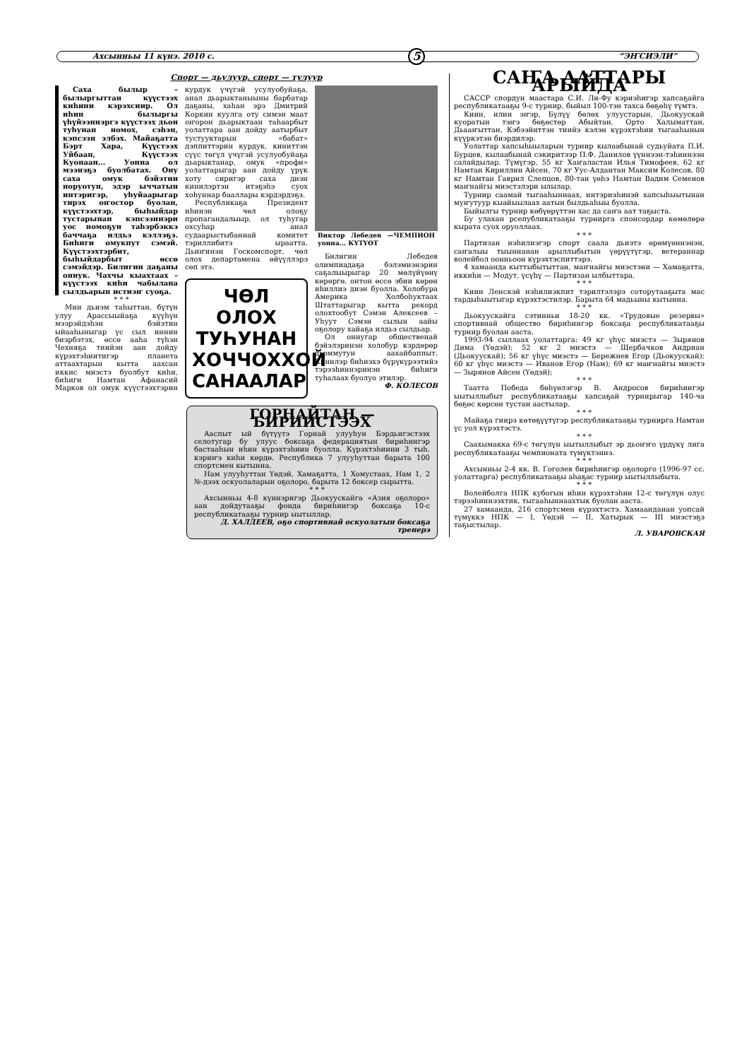Ахсынньы 11 күнэ. 2010 с. 5 “ЭҤСИЭЛИ”
Спорт — дьулуур, спорт — тулуур
Саха былыр – былыргыттан күүстээх киһини кэрэхсиир. Ол иһин былыргы үһүйээннэргэ күүстээх дьон туһунан номох, сэһэн, кэпсээн элбэх. Майаҕатта Бэрт Хара, Күүстээх Уйбаан, Күүстээх Куонаан... Уонна ол мээнэҕэ буолбатах. Ону саха омук бэйэтин норуотун, эдэр ыччатын интэригэр, уһуйаарыгар тирэх оҥостор буолан, күүстээхтэр, быһыйдар тустарынан кэпсээннэри уос номоҕун таһэрбэккэ баччаҕа илдьэ кэллэҕэ. Биһиги омукпут сэмэй. Күүстээхтэрбит, быһыйдарбыт өссө сэмэйдэр. Билигин даҕаны оннук. Чахчы кыахтаах – күүстээх киһи чабылана сылдьарын истиэҥ суоҕа.
* * *
Мин дьиэм таһыттан, бүтүн улуу Арассыыйаҕа күүһүн мээрэйдэһэн бэйэтин ыйааһыныгар үс сыл иннин биэрбэтэх, өссө ааһа түһэн Чехияҕа тиийэн аан дойду күрэхтэһиитигэр планета аттаахтарын кытта аахсан иккис миэстэ буолбут киһи, биһиги Намтан Афанасий Марков ол омук күүстээхтэрин курдук үчүгэй усулуобуйаҕа, анал дьарыктаныыны барбатар даҕаны, хаһан эрэ Дмитрий Коркин куулга оту симэн маат оҥорон дьарыктаан таһаарбыт уолаттара аан дойду аатырбыт тустууктарын «бабат» дэппиттэрин курдук, киниттэн сүүс төгүл үчүгэй усулуобуйаҕа дьарыктанар, омук «профи» уолаттарыгар аан дойду үрүк хоту сиригэр саха диэн кинилэртэн итэҕэһэ суох хоһуннар бааллары кэрдэрдэҕэ.
Республикаҕа Президент иһинэн чөл олоҕу пропагандалыыр, ол туһугар охсуһар анал судаарыстыбаннай комитет тэриллибитэ ыраатта. Дьиҥинэн Госкомспорт, чөл олох департамена өйүүллэрэ сөп этэ.
ЧӨЛ ОЛОХ ТУҺУНАН ХОЧЧОХХОЙ САНААЛАР
Виктор Лебедев —ЧЕМПИОН уонна... КҮТҮӨТ
Билигин Лебедев олимпиадаҕа бэлэмнэнэрин саҕалыырыгар 20 мөлүйүөнү көрөргө, онтон өссө эбии көрөн иһиллиэ диэн буолла. Холобура Америка Холбоһуктаах Штаттарыгар кытта рекорд олохтообут Сэмэн Алексеев – Уһуут Сэмэн сылын аайы оҕолору хайаҕа илдьэ сылдьар.
Ол оннугар общественай бэйэлэринэн холобур кэрдөрөр дьоммутун аахайбаппыт. Кинилэр биһиэхэ бүрүкүрээтийэ тэрээһиннэринэн биһиги туһалаах буолуо этилэр.
Ф. КОЛЕСОВ
ГОРНАЙТАН — БИРИИСТЭЭХ
Ааспыт ый бүтүүтэ Горнай улууһун Бэрдьигэстээх селотугар бу улуус боксаҕа федерациятын бириһиигэр бастааһын иһин күрэхтэһиин буолла. Күрэхтэһиини 3 тыһ. кэриҥэ киһи көрдө. Республика 7 улууһуттан барыта 100 спортсмен кытынна.
Нам улууһуттан Үөдэй, Хамаҕатта, 1 Хомустаах, Нам 1, 2 №-дээх оскуолаларын оҕолоро, барыта 12 боксер сырытта.
* * *
Ахсынньы 4-8 күннэригэр Дьокуускайга «Азия оҕолоро» аан дойдутааҕы фонда бириһиигэр боксаҕа 10-с республикатааҕы турнир ыытыллар.
Д. ХАЛДЕЕВ, оҕо спортивнай оскуолатын боксаҕа тренерэ
САҤА ААТТАРЫ АРЫЙДА
САССР спордун маастара С.И. Ли-Фу кэриэһигэр хапсаҕайга республикатааҕы 9-с турнир, быйыл 100-тэн тахса бөҕөһү түмтэ.
Киин, илин эҥэр, Бүлүү бөлөх улуустарын, Дьокуускай куоратын тэҥэ бөҕөстөр Абыйтан, Орто Халыматтан, Дьааҥыттан, Кэбээйиттэн тиийэ кэлэн күрэхтэһии тыгааһынын күүркэтэн биэрдилэр.
Уолаттар хапсыһыыларын турнир кылаабынай судьуйата П.И. Бурцев, кылаабынай сэкиритээр П.Ф. Данилов үүннээн-тэһиннээн салайдылар. Түмүгэр, 55 кг Хаҥаластан Илья Тимофеев, 62 кг Намтан Кириллин Айсен, 70 кг Уус-Алдантан Максим Колесов, 80 кг Намтан Гаврил Слепцов, 80-тан үөһэ Намтан Вадим Семенов маҥнайгы миэстэлэри ылылар.
Турнир саамай тыгааһыннаах, интэриэһинэй хапсыһыытынан муҥутуур кыайыылаах аатын былдьаһыы буолла.
Быйылгы турнир көбүөрүттэн хас да саҥа аат таҕыста.
Бу улахан рсепубликатааҕы турнирга спонсордар көмөлөрө кырата суох оруоллаах.
* * *
Партизан нэһилиэгэр спорт саала дьиэтэ өрөмүөннэнэн, саҥалыы тыыннанан арыллыбытын үөрүүтүгэр, ветераннар волейбол оонньоон күрэхтэспиттэрэ.
4 хамаанда кыттыбытыттан, маҥнайгы миэстэни — Хамаҕатта, иккиһи — Модут, үсүһү — Партизан ылбыттара.
* * *
Киин Ленскэй нэһилиэкпит тэрилтэлэрэ соторутааҕыта мас тардыһыытыгар күрэхтэстилэр. Барыта 64 мадьыны кытынна.
* * *
Дьокуускайга сэтинньи 18-20 кк. «Трудовые резервы» спортивнай общество бириһиигэр боксаҕа республикатааҕы турнир буолан ааста.
1993-94 сыллаах уолаттарга: 49 кг үһүс миэстэ — Зырянов Дима (Үөдэй); 52 кг 2 миэстэ — Щербачков Андриан (Дьокуускай); 56 кг үһүс миэстэ — Бережнев Егор (Дьокуускай); 60 кг үһүс миэстэ — Иванов Егор (Нам); 69 кг маҥнайгы миэстэ — Зырянов Айсен (Үөдэй);
* * *
Таатта Победа бөһүөлэгэр В. Андросов бириһиигэр ыытыллыбыт республикатааҕы хапсаҕай турнирыгар 140-ча бөҕөс көрсөн тустан аастылар.
* * *
Майаҕа гиирэ көтөҕүүтүгэр республикатааҕы турнирга Намтан үс уол күрэхтэстэ.
* * *
Саахымакка 69-с төгүлүн ыытыллыбыт эр дьоҥҥо үрдүкү лига республикатааҕы чемпионата түмүктэннэ.
* * *
Ахсынньы 2-4 кк. В. Гоголев бириһиигэр оҕолорго (1996-97 сс. уолаттарга) республикатааҕы аһаҕас турнир ыытыллыбыта.
* * *
Волейболга НПК кубогын иһин күрэхтэһии 12-с төгүлүн олус тэрээһиннээхтик, тыгааһыннаахтык буолан ааста.
27 хамаанда, 216 спортсмен күрэхтэстэ. Хамаанданан уопсай түмүккэ НПК — I, Үөдэй — II, Хатырык — III миэстэҕэ таҕыстылар.
Л. УВАРОВСКАЯ